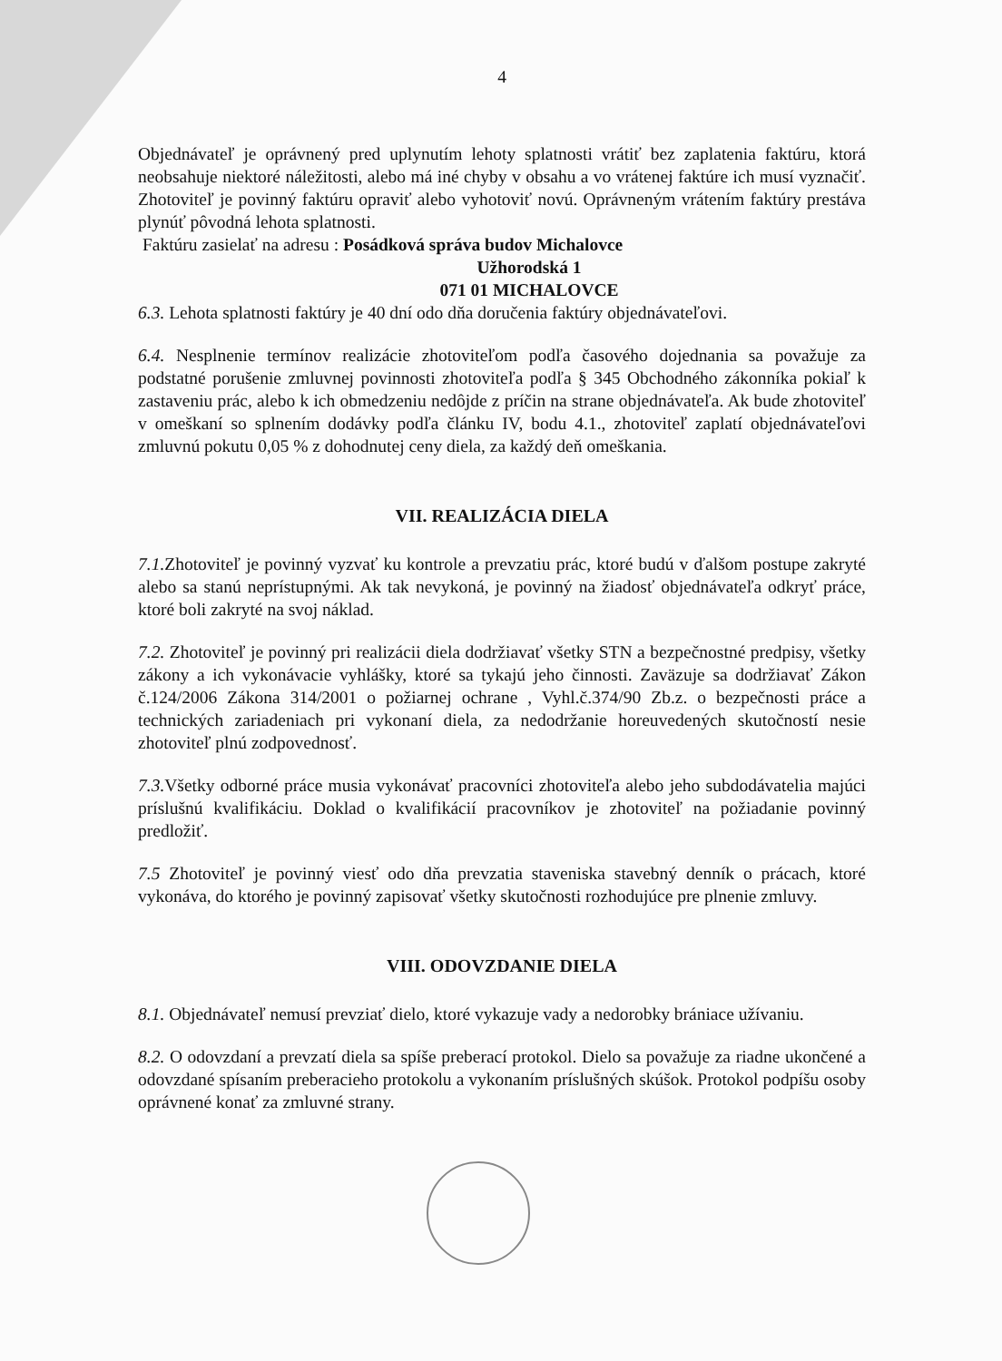4
Objednávateľ je oprávnený pred uplynutím lehoty splatnosti vrátiť bez zaplatenia faktúru, ktorá neobsahuje niektoré náležitosti, alebo má iné chyby v obsahu a vo vrátenej faktúre ich musí vyznačiť. Zhotoviteľ je povinný faktúru opraviť alebo vyhotoviť novú. Oprávneným vrátením faktúry prestáva plynúť pôvodná lehota splatnosti.
Faktúru zasielať na adresu : Posádková správa budov Michalovce
Užhorodská 1
071 01 MICHALOVCE
6.3. Lehota splatnosti faktúry je 40 dní odo dňa doručenia faktúry objednávateľovi.
6.4. Nesplnenie termínov realizácie zhotoviteľom podľa časového dojednania sa považuje za podstatné porušenie zmluvnej povinnosti zhotoviteľa podľa § 345 Obchodného zákonníka pokiaľ k zastaveniu prác, alebo k ich obmedzeniu nedôjde z príčin na strane objednávateľa. Ak bude zhotoviteľ v omeškaní so splnením dodávky podľa článku IV, bodu 4.1., zhotoviteľ zaplatí objednávateľovi zmluvnú pokutu 0,05 % z dohodnutej ceny diela, za každý deň omeškania.
VII. REALIZÁCIA DIELA
7.1. Zhotoviteľ je povinný vyzvať ku kontrole a prevzatiu prác, ktoré budú v ďalšom postupe zakryté alebo sa stanú neprístupnými. Ak tak nevykoná, je povinný na žiadosť objednávateľa odkryť práce, ktoré boli zakryté na svoj náklad.
7.2. Zhotoviteľ je povinný pri realizácii diela dodržiavať všetky STN a bezpečnostné predpisy, všetky zákony a ich vykonávacie vyhlášky, ktoré sa tykajú jeho činnosti. Zaväzuje sa dodržiavať Zákon č.124/2006 Zákona 314/2001 o požiarnej ochrane , Vyhl.č.374/90 Zb.z. o bezpečnosti práce a technických zariadeniach pri vykonaní diela, za nedodržanie horeuvedených skutočností nesie zhotoviteľ plnú zodpovednosť.
7.3. Všetky odborné práce musia vykonávať pracovníci zhotoviteľa alebo jeho subdodávatelia majúci príslušnú kvalifikáciu. Doklad o kvalifikácií pracovníkov je zhotoviteľ na požiadanie povinný predložiť.
7.5 Zhotoviteľ je povinný viesť odo dňa prevzatia staveniska stavebný denník o prácach, ktoré vykonáva, do ktorého je povinný zapisovať všetky skutočnosti rozhodujúce pre plnenie zmluvy.
VIII. ODOVZDANIE DIELA
8.1. Objednávateľ nemusí prevziať dielo, ktoré vykazuje vady a nedorobky brániace užívaniu.
8.2. O odovzdaní a prevzatí diela sa spíše preberací protokol. Dielo sa považuje za riadne ukončené a odovzdané spísaním preberacieho protokolu a vykonaním príslušných skúšok. Protokol podpíšu osoby oprávnené konať za zmluvné strany.